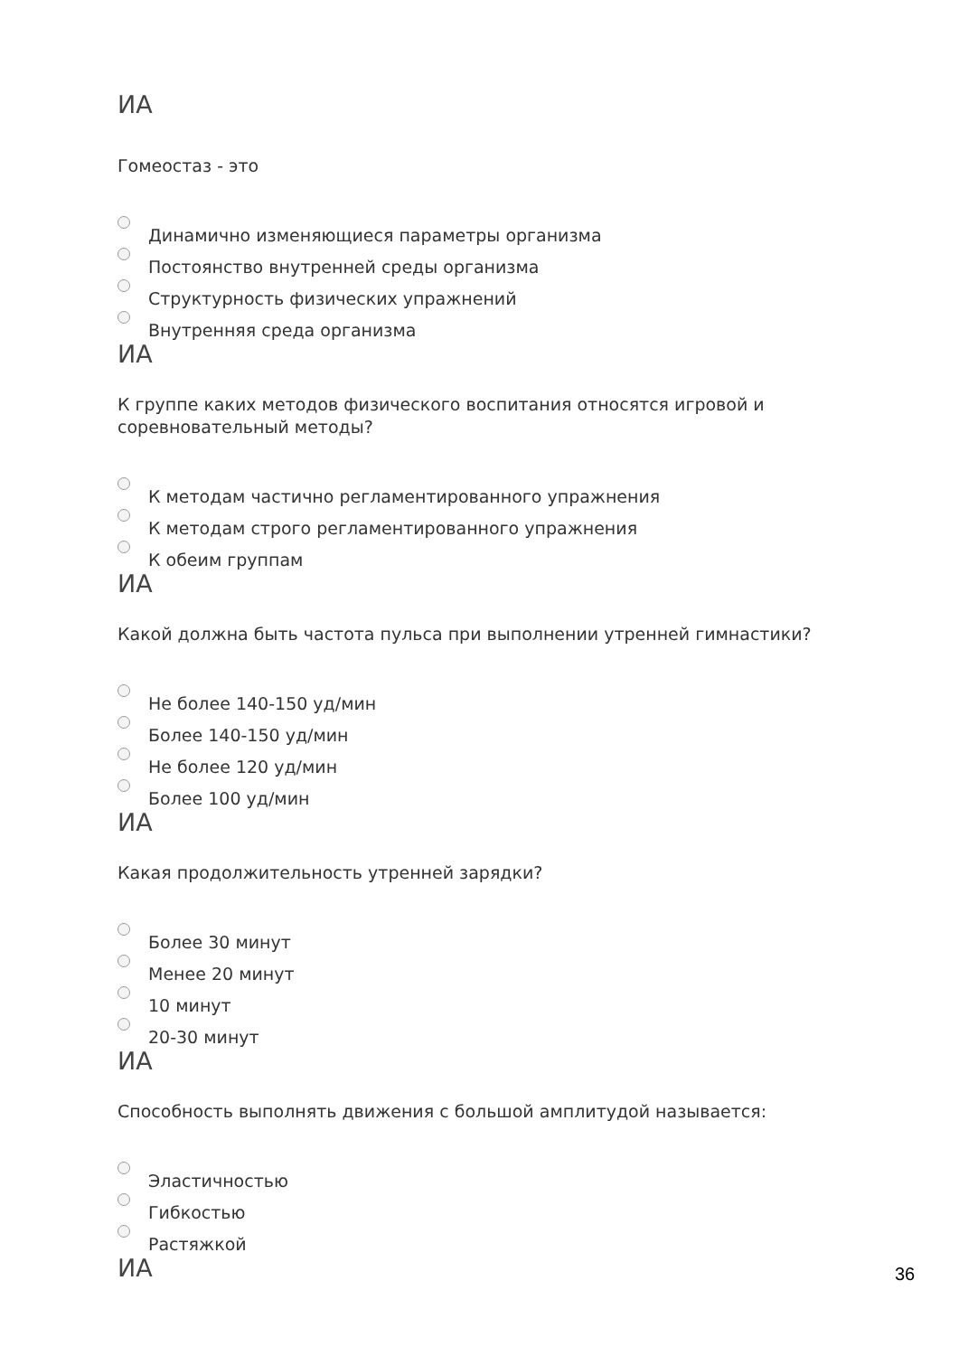ИА
Гомеостаз - это
Динамично изменяющиеся параметры организма
Постоянство внутренней среды организма
Структурность физических упражнений
Внутренняя среда организма
ИА
К группе каких методов физического воспитания относятся игровой и соревновательный методы?
К методам частично регламентированного упражнения
К методам строго регламентированного упражнения
К обеим группам
ИА
Какой должна быть частота пульса при выполнении утренней гимнастики?
Не более 140-150 уд/мин
Более 140-150 уд/мин
Не более 120 уд/мин
Более 100 уд/мин
ИА
Какая продолжительность утренней зарядки?
Более 30 минут
Менее 20 минут
10 минут
20-30 минут
ИА
Способность выполнять движения с большой амплитудой называется:
Эластичностью
Гибкостью
Растяжкой
ИА
36